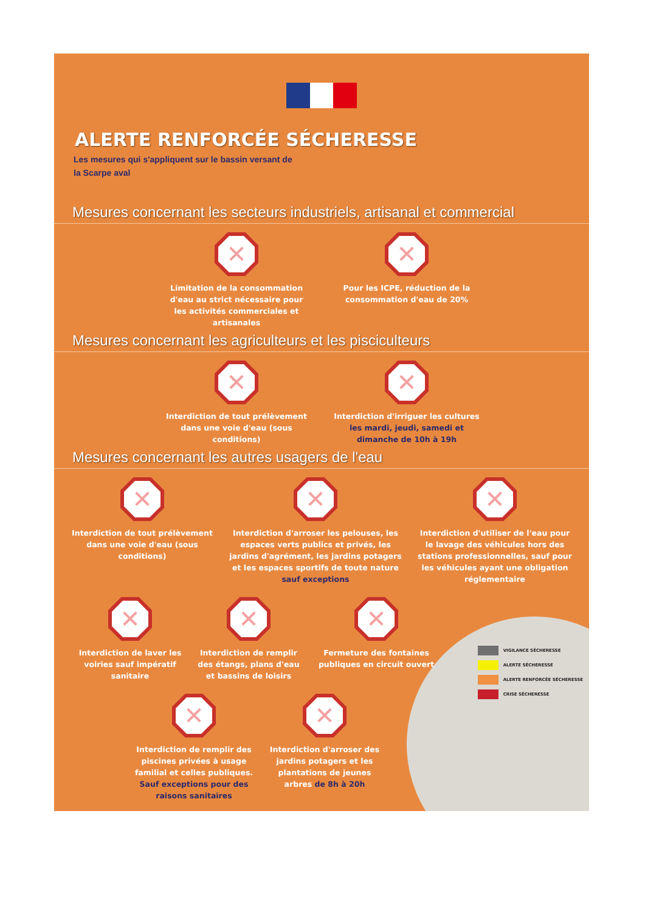ALERTE RENFORCÉE SÉCHERESSE
Les mesures qui s'appliquent sur le bassin versant de la Scarpe aval
Mesures concernant les secteurs industriels, artisanal et commercial
✕
Limitation de la consommation d'eau au strict nécessaire pour les activités commerciales et artisanales
✕
Pour les ICPE, réduction de la consommation d'eau de 20%
Mesures concernant les agriculteurs et les pisciculteurs
✕
Interdiction de tout prélèvement dans une voie d'eau (sous conditions)
✕
Interdiction d'irriguer les cultures les mardi, jeudi, samedi et dimanche de 10h à 19h
Mesures concernant les autres usagers de l'eau
✕
Interdiction de tout prélèvement dans une voie d'eau (sous conditions)
✕
Interdiction d'arroser les pelouses, les espaces verts publics et privés, les jardins d'agrément, les jardins potagers et les espaces sportifs de toute nature sauf exceptions
✕
Interdiction d'utiliser de l'eau pour le lavage des véhicules hors des stations professionnelles, sauf pour les véhicules ayant une obligation réglementaire
✕
Interdiction de laver les voiries sauf impératif sanitaire
✕
Interdiction de remplir des étangs, plans d'eau et bassins de loisirs
✕
Fermeture des fontaines publiques en circuit ouvert
✕
Interdiction de remplir des piscines privées à usage familial et celles publiques. Sauf exceptions pour des raisons sanitaires
✕
Interdiction d'arroser des jardins potagers et les plantations de jeunes arbres de 8h à 20h
VIGILANCE SÉCHERESSE
ALERTE SÉCHERESSE
ALERTE RENFORCÉE SÉCHERESSE
CRISE SÉCHERESSE